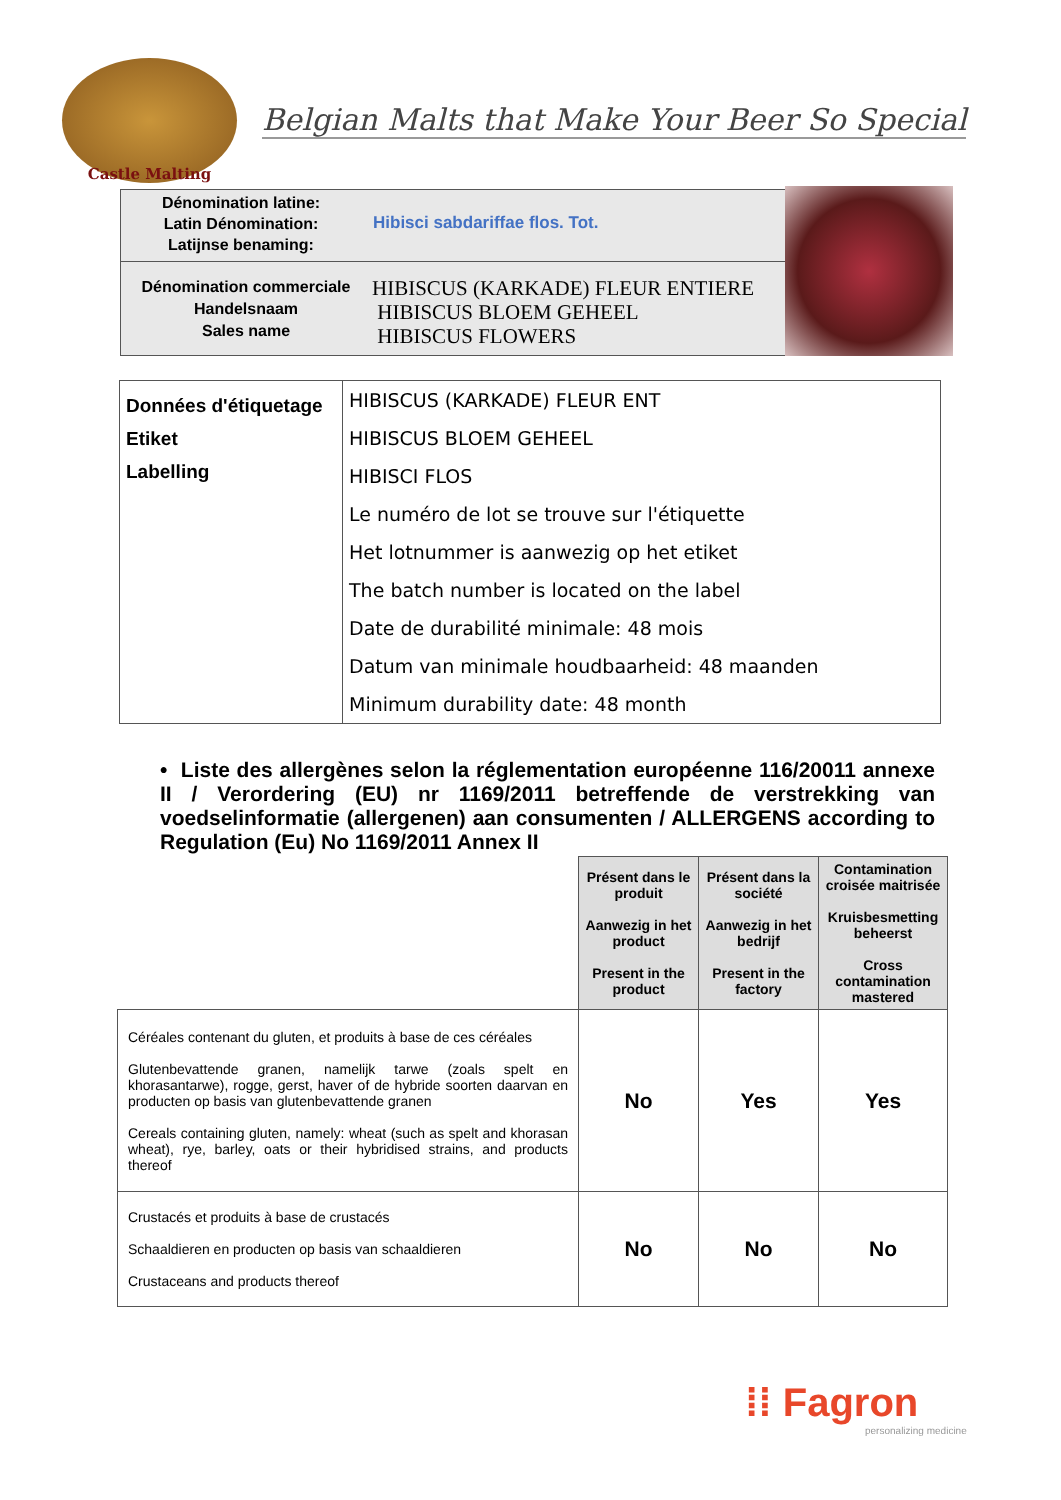Castle Malting
Belgian Malts that Make Your Beer So Special
Dénomination latine:
Latin Dénomination:
Latijnse benaming:
Hibisci sabdariffae flos. Tot.
Dénomination commerciale
Handelsnaam
Sales name
HIBISCUS (KARKADE) FLEUR ENTIERE
HIBISCUS BLOEM GEHEEL
HIBISCUS FLOWERS
| Données d'étiquetage Etiket Labelling | HIBISCUS (KARKADE) FLEUR ENT |
| | HIBISCUS BLOEM GEHEEL |
| | HIBISCI FLOS |
| | Le numéro de lot se trouve sur l'étiquette |
| | Het lotnummer is aanwezig op het etiket |
| | The batch number is located on the label |
| | Date de durabilité minimale: 48 mois |
| | Datum van minimale houdbaarheid: 48 maanden |
| | Minimum durability date: 48 month |
• Liste des allergènes selon la réglementation européenne 116/20011 annexe II / Verordering (EU) nr 1169/2011 betreffende de verstrekking van voedselinformatie (allergenen) aan consumenten / ALLERGENS according to Regulation (Eu) No 1169/2011 Annex II
| | Présent dans le produit Aanwezig in het product Present in the product | Présent dans la société Aanwezig in het bedrijf Present in the factory | Contamination croisée maitrisée Kruisbesmetting beheerst Cross contamination mastered |
| Céréales contenant du gluten, et produits à base de ces céréales Glutenbevattende granen, namelijk tarwe (zoals spelt en khorasantarwe), rogge, gerst, haver of de hybride soorten daarvan en producten op basis van glutenbevattende granen Cereals containing gluten, namely: wheat (such as spelt and khorasan wheat), rye, barley, oats or their hybridised strains, and products thereof | No | Yes | Yes |
| Crustacés et produits à base de crustacés Schaaldieren en producten op basis van schaaldieren Crustaceans and products thereof | No | No | No |
⁞⁞ Fagron
personalizing medicine